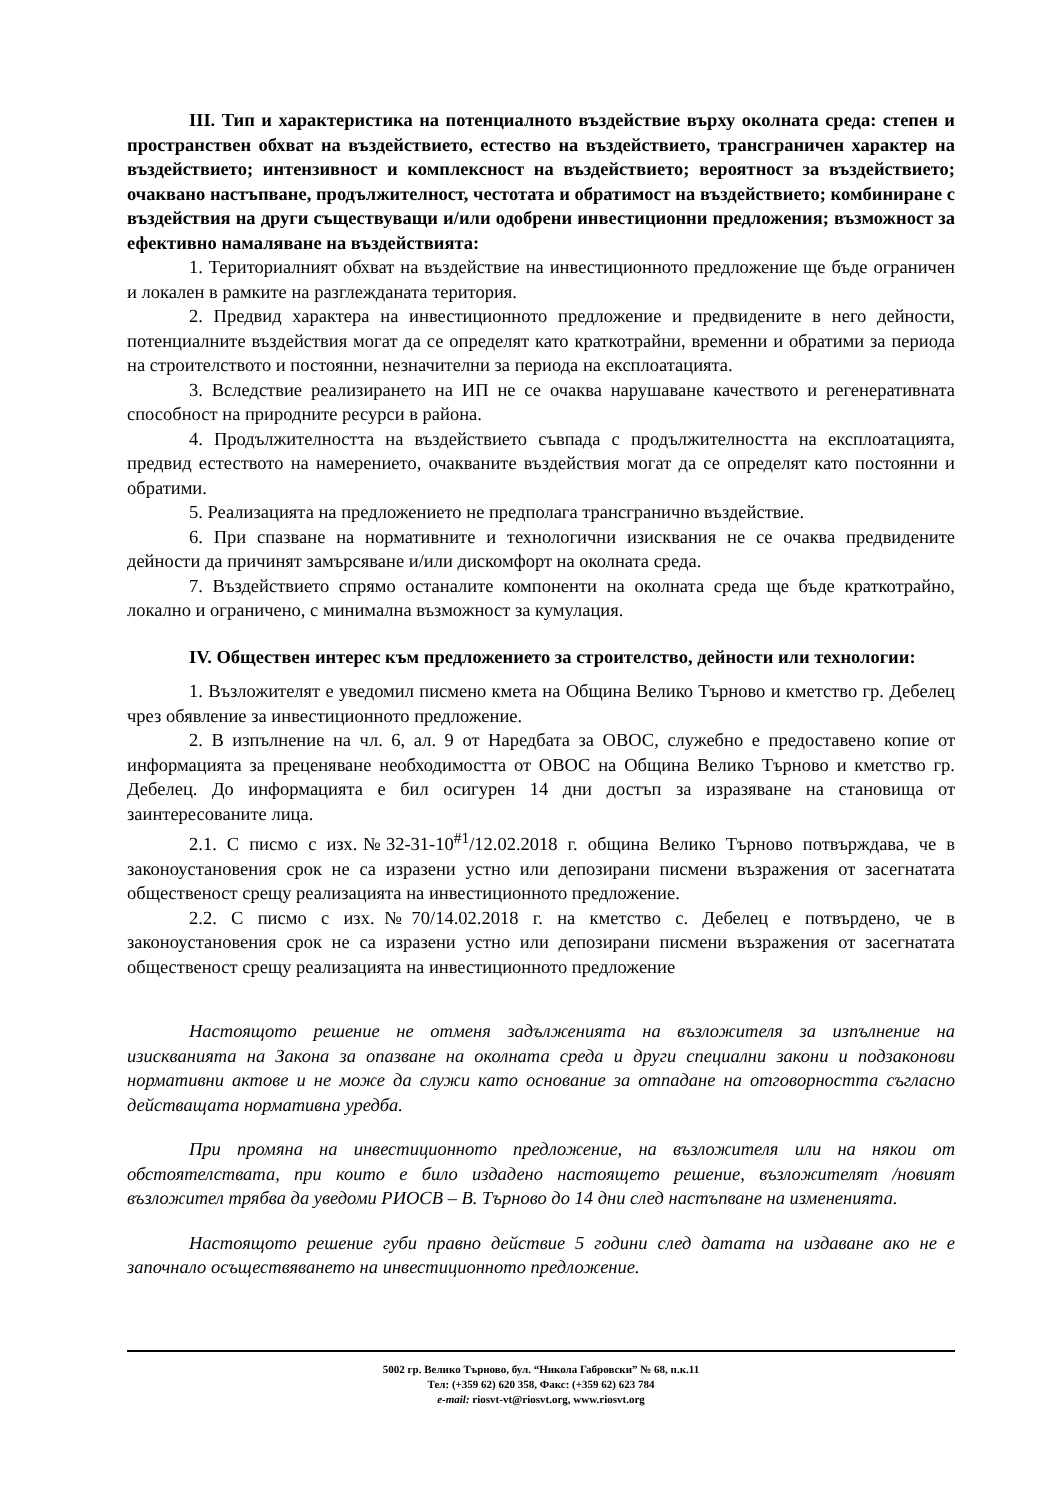III. Тип и характеристика на потенциалното въздействие върху околната среда: степен и пространствен обхват на въздействието, естество на въздействието, трансграничен характер на въздействието; интензивност и комплексност на въздействието; вероятност за въздействието; очаквано настъпване, продължителност, честотата и обратимост на въздействието; комбиниране с въздействия на други съществуващи и/или одобрени инвестиционни предложения; възможност за ефективно намаляване на въздействията:
1. Териториалният обхват на въздействие на инвестиционното предложение ще бъде ограничен и локален в рамките на разглежданата територия.
2. Предвид характера на инвестиционното предложение и предвидените в него дейности, потенциалните въздействия могат да се определят като краткотрайни, временни и обратими за периода на строителството и постоянни, незначителни за периода на експлоатацията.
3. Вследствие реализирането на ИП не се очаква нарушаване качеството и регенеративната способност на природните ресурси в района.
4. Продължителността на въздействието съвпада с продължителността на експлоатацията, предвид естеството на намерението, очакваните въздействия могат да се определят като постоянни и обратими.
5. Реализацията на предложението не предполага трансгранично въздействие.
6. При спазване на нормативните и технологични изисквания не се очаква предвидените дейности да причинят замърсяване и/или дискомфорт на околната среда.
7. Въздействието спрямо останалите компоненти на околната среда ще бъде краткотрайно, локално и ограничено, с минимална възможност за кумулация.
IV. Обществен интерес към предложението за строителство, дейности или технологии:
1. Възложителят е уведомил писмено кмета на Община Велико Търново и кметство гр. Дебелец чрез обявление за инвестиционното предложение.
2. В изпълнение на чл. 6, ал. 9 от Наредбата за ОВОС, служебно е предоставено копие от информацията за преценяване необходимостта от ОВОС на Община Велико Търново и кметство гр. Дебелец. До информацията е бил осигурен 14 дни достъп за изразяване на становища от заинтересованите лица.
2.1. С писмо с изх.№32-31-10<sup>#1</sup>/12.02.2018 г. община Велико Търново потвърждава, че в законоустановения срок не са изразени устно или депозирани писмени възражения от засегнатата общественост срещу реализацията на инвестиционното предложение.
2.2. С писмо с изх.№70/14.02.2018 г. на кметство с. Дебелец е потвърдено, че в законоустановения срок не са изразени устно или депозирани писмени възражения от засегнатата общественост срещу реализацията на инвестиционното предложение
Настоящото решение не отменя задълженията на възложителя за изпълнение на изискванията на Закона за опазване на околната среда и други специални закони и подзаконови нормативни актове и не може да служи като основание за отпадане на отговорността съгласно действащата нормативна уредба.
При промяна на инвестиционното предложение, на възложителя или на някои от обстоятелствата, при които е било издадено настоящето решение, възложителят /новият възложител трябва да уведоми РИОСВ – В. Търново до 14 дни след настъпване на измененията.
Настоящото решение губи правно действие 5 години след датата на издаване ако не е започнало осъществяването на инвестиционното предложение.
5002 гр. Велико Търново, бул. “Никола Габровски” № 68, п.к.11
Тел: (+359 62) 620 358, Факс: (+359 62) 623 784
e-mail: riosvt-vt@riosvt.org, www.riosvt.org